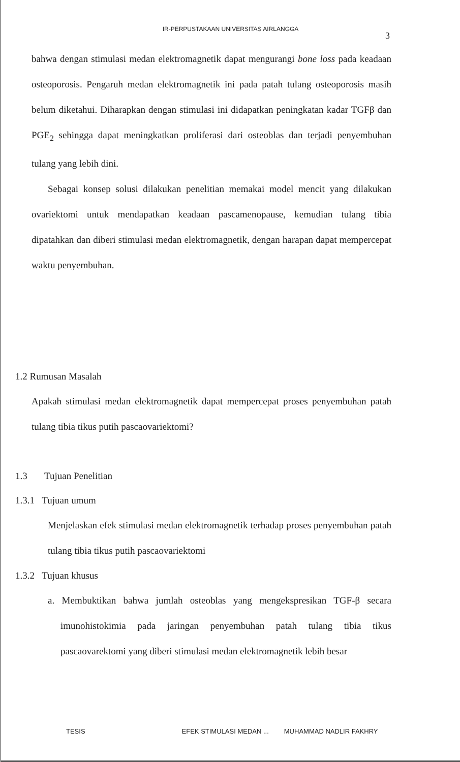IR-PERPUSTAKAAN UNIVERSITAS AIRLANGGA
3
bahwa dengan stimulasi medan elektromagnetik dapat mengurangi bone loss pada keadaan osteoporosis. Pengaruh medan elektromagnetik ini pada patah tulang osteoporosis masih belum diketahui. Diharapkan dengan stimulasi ini didapatkan peningkatan kadar TGFβ dan PGE<sub>2</sub> sehingga dapat meningkatkan proliferasi dari osteoblas dan terjadi penyembuhan tulang yang lebih dini.
Sebagai konsep solusi dilakukan penelitian memakai model mencit yang dilakukan ovariektomi untuk mendapatkan keadaan pascamenopause, kemudian tulang tibia dipatahkan dan diberi stimulasi medan elektromagnetik, dengan harapan dapat mempercepat waktu penyembuhan.
1.2 Rumusan Masalah
Apakah stimulasi medan elektromagnetik dapat mempercepat proses penyembuhan patah tulang tibia tikus putih pascaovariektomi?
1.3 Tujuan Penelitian
1.3.1 Tujuan umum
Menjelaskan efek stimulasi medan elektromagnetik terhadap proses penyembuhan patah tulang tibia tikus putih pascaovariektomi
1.3.2 Tujuan khusus
a. Membuktikan bahwa jumlah osteoblas yang mengekspresikan TGF-β secara imunohistokimia pada jaringan penyembuhan patah tulang tibia tikus pascaovarektomi yang diberi stimulasi medan elektromagnetik lebih besar
TESIS EFEK STIMULASI MEDAN ... MUHAMMAD NADLIR FAKHRY